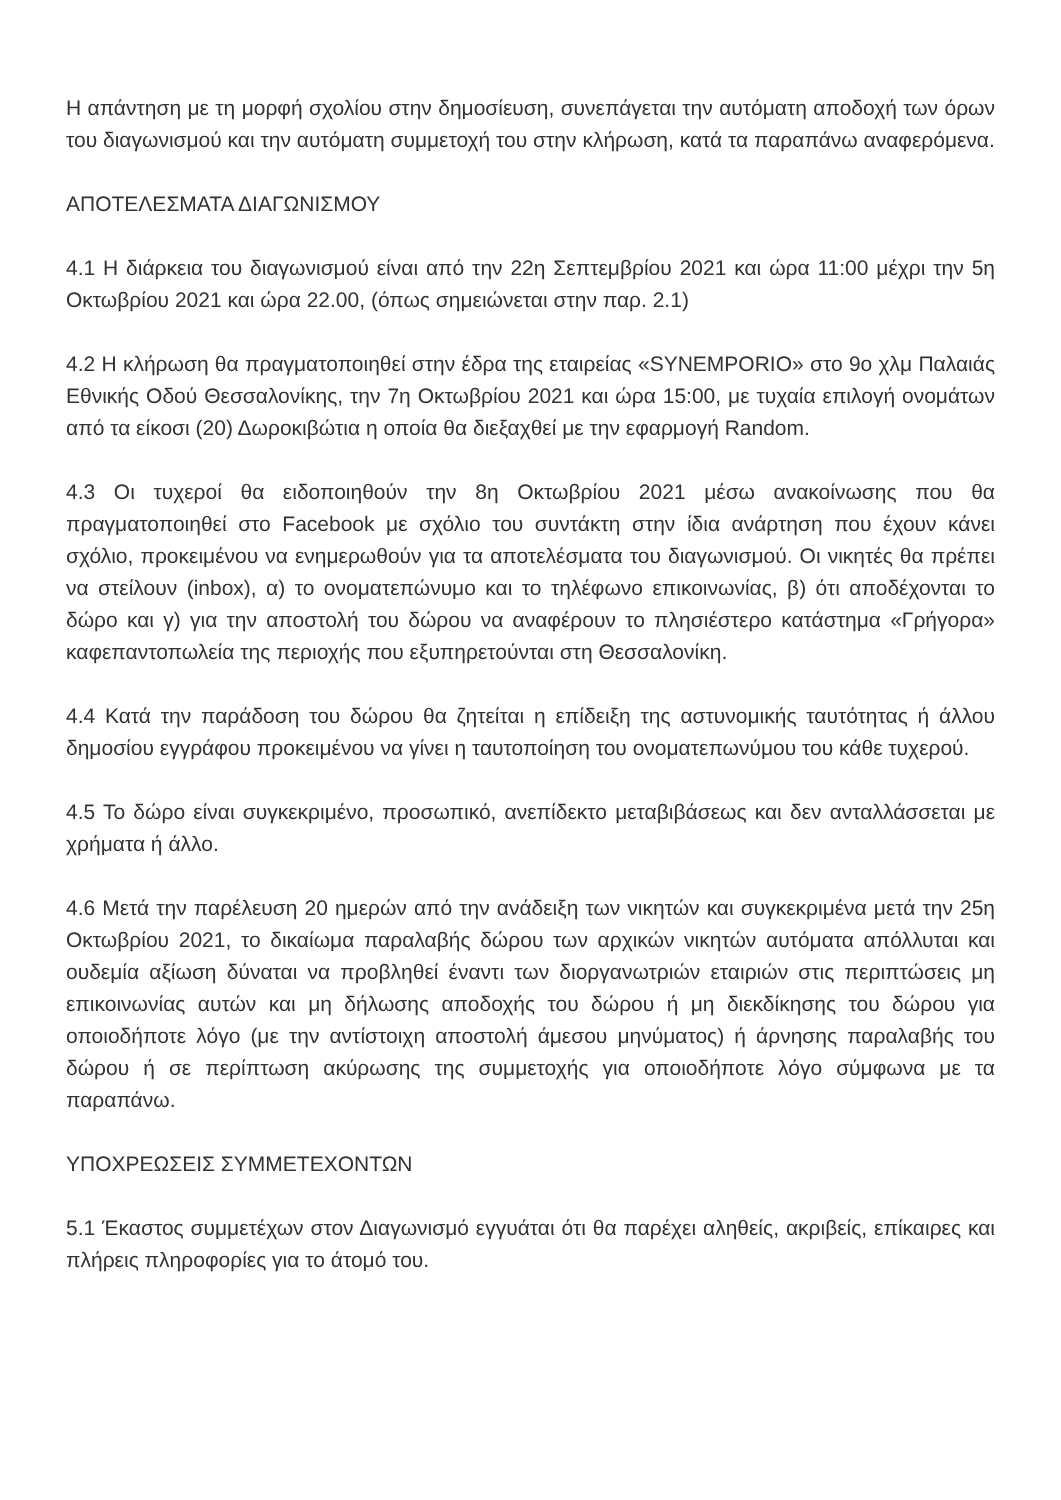Η απάντηση με τη μορφή σχολίου στην δημοσίευση, συνεπάγεται την αυτόματη αποδοχή των όρων του διαγωνισμού και την αυτόματη συμμετοχή του στην κλήρωση, κατά τα παραπάνω αναφερόμενα.
ΑΠΟΤΕΛΕΣΜΑΤΑ ΔΙΑΓΩΝΙΣΜΟΥ
4.1 Η διάρκεια του διαγωνισμού είναι από την 22η Σεπτεμβρίου 2021 και ώρα 11:00 μέχρι την 5η Οκτωβρίου 2021 και ώρα 22.00, (όπως σημειώνεται στην παρ. 2.1)
4.2 Η κλήρωση θα πραγματοποιηθεί στην έδρα της εταιρείας «SYNEMPORIO» στο 9ο χλμ Παλαιάς Εθνικής Οδού Θεσσαλονίκης, την 7η Οκτωβρίου 2021 και ώρα 15:00, με τυχαία επιλογή ονομάτων από τα είκοσι (20) Δωροκιβώτια η οποία θα διεξαχθεί με την εφαρμογή Random.
4.3 Οι τυχεροί θα ειδοποιηθούν την 8η Οκτωβρίου 2021 μέσω ανακοίνωσης που θα πραγματοποιηθεί στο Facebook με σχόλιο του συντάκτη στην ίδια ανάρτηση που έχουν κάνει σχόλιο, προκειμένου να ενημερωθούν για τα αποτελέσματα του διαγωνισμού. Οι νικητές θα πρέπει να στείλουν (inbox), α) το ονοματεπώνυμο και το τηλέφωνο επικοινωνίας, β) ότι αποδέχονται το δώρο και γ) για την αποστολή του δώρου να αναφέρουν το πλησιέστερο κατάστημα «Γρήγορα» καφεπαντοπωλεία της περιοχής που εξυπηρετούνται στη Θεσσαλονίκη.
4.4 Κατά την παράδοση του δώρου θα ζητείται η επίδειξη της αστυνομικής ταυτότητας ή άλλου δημοσίου εγγράφου προκειμένου να γίνει η ταυτοποίηση του ονοματεπωνύμου του κάθε τυχερού.
4.5 Το δώρο είναι συγκεκριμένο, προσωπικό, ανεπίδεκτο μεταβιβάσεως και δεν ανταλλάσσεται με χρήματα ή άλλο.
4.6 Μετά την παρέλευση 20 ημερών από την ανάδειξη των νικητών και συγκεκριμένα μετά την 25η Οκτωβρίου 2021, το δικαίωμα παραλαβής δώρου των αρχικών νικητών αυτόματα απόλλυται και ουδεμία αξίωση δύναται να προβληθεί έναντι των διοργανωτριών εταιριών στις περιπτώσεις μη επικοινωνίας αυτών και μη δήλωσης αποδοχής του δώρου ή μη διεκδίκησης του δώρου για οποιοδήποτε λόγο (με την αντίστοιχη αποστολή άμεσου μηνύματος) ή άρνησης παραλαβής του δώρου ή σε περίπτωση ακύρωσης της συμμετοχής για οποιοδήποτε λόγο σύμφωνα με τα παραπάνω.
ΥΠΟΧΡΕΩΣΕΙΣ ΣΥΜΜΕΤΕΧΟΝΤΩΝ
5.1 Έκαστος συμμετέχων στον Διαγωνισμό εγγυάται ότι θα παρέχει αληθείς, ακριβείς, επίκαιρες και πλήρεις πληροφορίες για το άτομό του.